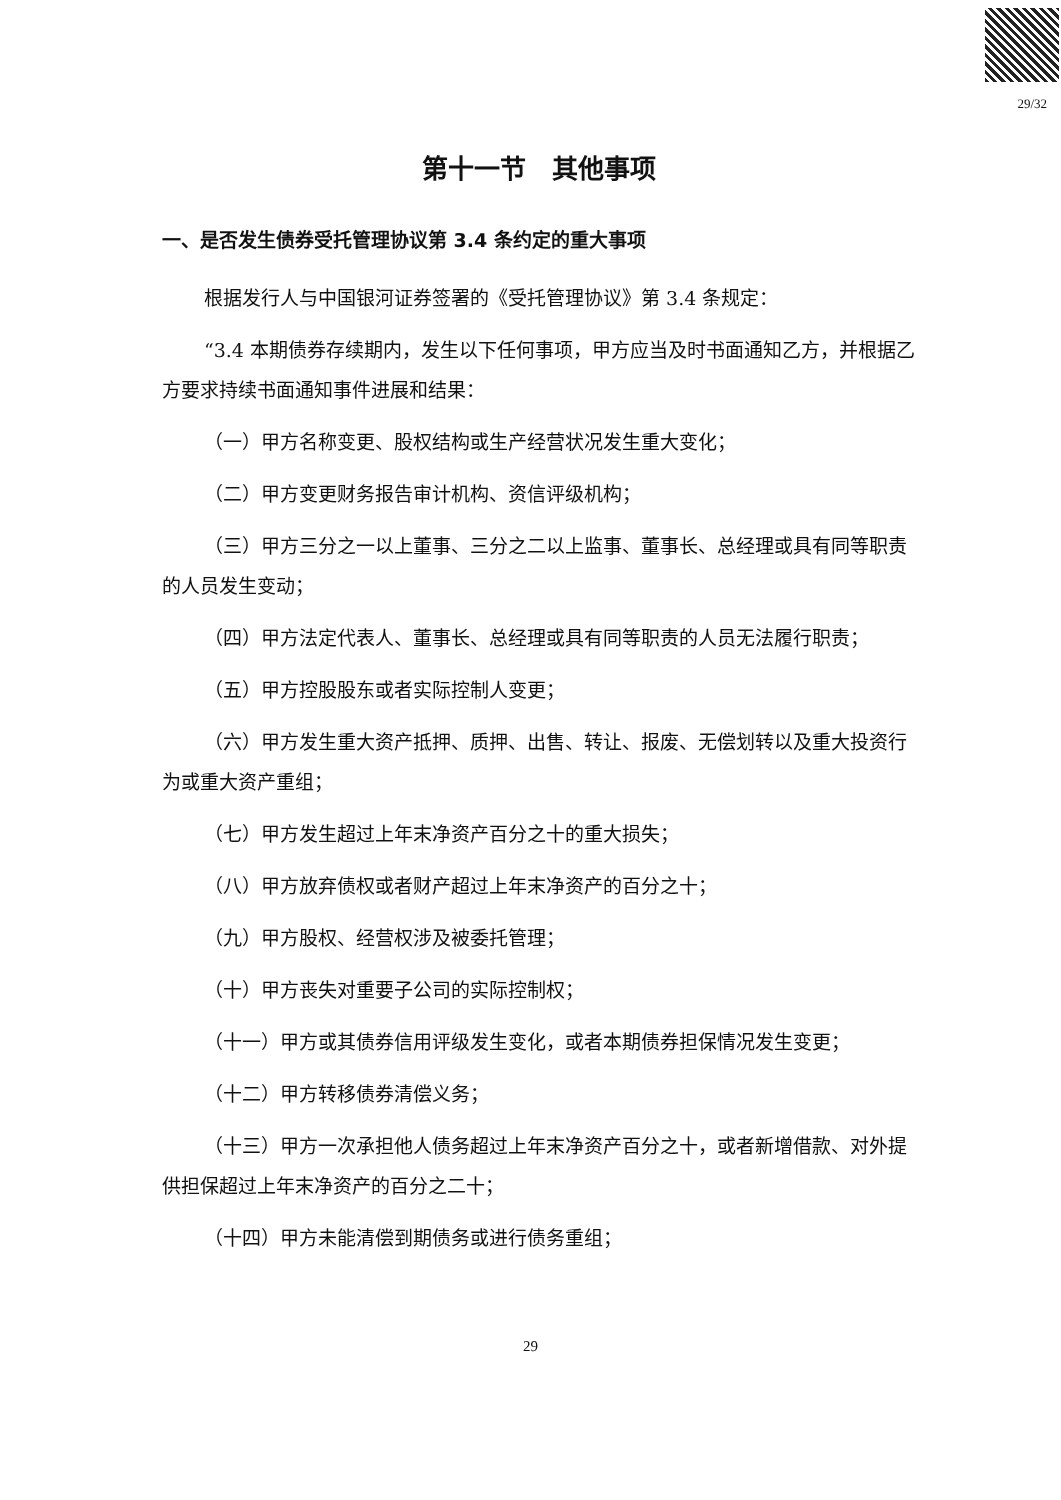29/32
第十一节　其他事项
一、是否发生债券受托管理协议第 3.4 条约定的重大事项
根据发行人与中国银河证券签署的《受托管理协议》第 3.4 条规定：
“3.4 本期债券存续期内，发生以下任何事项，甲方应当及时书面通知乙方，并根据乙方要求持续书面通知事件进展和结果：
（一）甲方名称变更、股权结构或生产经营状况发生重大变化；
（二）甲方变更财务报告审计机构、资信评级机构；
（三）甲方三分之一以上董事、三分之二以上监事、董事长、总经理或具有同等职责的人员发生变动；
（四）甲方法定代表人、董事长、总经理或具有同等职责的人员无法履行职责；
（五）甲方控股股东或者实际控制人变更；
（六）甲方发生重大资产抵押、质押、出售、转让、报废、无偿划转以及重大投资行为或重大资产重组；
（七）甲方发生超过上年末净资产百分之十的重大损失；
（八）甲方放弃债权或者财产超过上年末净资产的百分之十；
（九）甲方股权、经营权涉及被委托管理；
（十）甲方丧失对重要子公司的实际控制权；
（十一）甲方或其债券信用评级发生变化，或者本期债券担保情况发生变更；
（十二）甲方转移债券清偿义务；
（十三）甲方一次承担他人债务超过上年末净资产百分之十，或者新增借款、对外提供担保超过上年末净资产的百分之二十；
（十四）甲方未能清偿到期债务或进行债务重组；
29